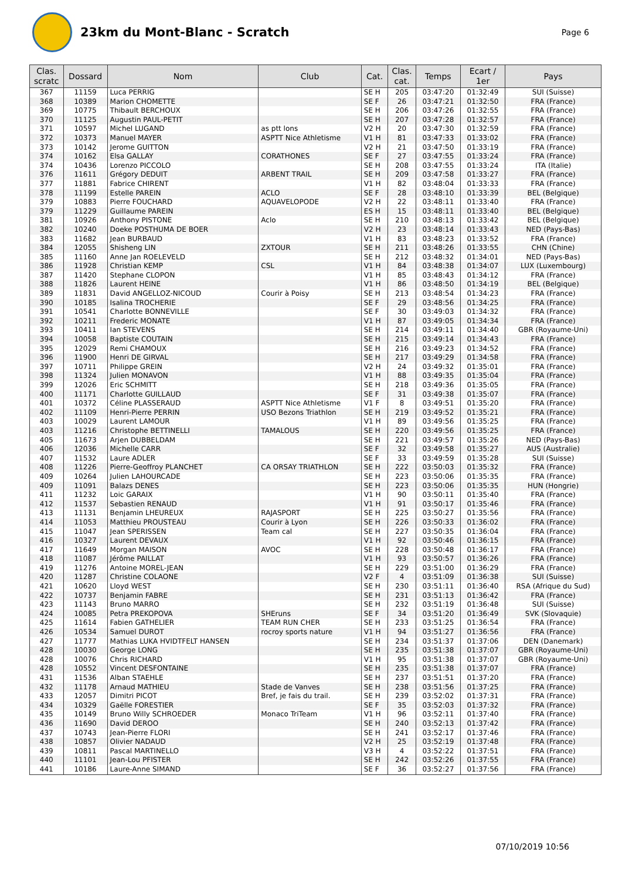23km du Mont-Blanc - Scratch
Page 6
| Clas. scratc | Dossard | Nom | Club | Cat. | Clas. cat. | Temps | Ecart / 1er | Pays |
| --- | --- | --- | --- | --- | --- | --- | --- | --- |
| 367 | 11159 | Luca PERRIG | | SE H | 205 | 03:47:20 | 01:32:49 | SUI (Suisse) |
| 368 | 10389 | Marion CHOMETTE | | SE F | 26 | 03:47:21 | 01:32:50 | FRA (France) |
| 369 | 10775 | Thibault BERCHOUX | | SE H | 206 | 03:47:26 | 01:32:55 | FRA (France) |
| 370 | 11125 | Augustin PAUL-PETIT | | SE H | 207 | 03:47:28 | 01:32:57 | FRA (France) |
| 371 | 10597 | Michel LUGAND | as ptt lons | V2 H | 20 | 03:47:30 | 01:32:59 | FRA (France) |
| 372 | 10373 | Manuel MAYER | ASPTT Nice Athletisme | V1 H | 81 | 03:47:33 | 01:33:02 | FRA (France) |
| 373 | 10142 | Jerome GUITTON | | V2 H | 21 | 03:47:50 | 01:33:19 | FRA (France) |
| 374 | 10162 | Elsa GALLAY | CORATHONES | SE F | 27 | 03:47:55 | 01:33:24 | FRA (France) |
| 374 | 10436 | Lorenzo PICCOLO | | SE H | 208 | 03:47:55 | 01:33:24 | ITA (Italie) |
| 376 | 11611 | Grégory DEDUIT | ARBENT TRAIL | SE H | 209 | 03:47:58 | 01:33:27 | FRA (France) |
| 377 | 11881 | Fabrice CHIRENT | | V1 H | 82 | 03:48:04 | 01:33:33 | FRA (France) |
| 378 | 11199 | Estelle PAREIN | ACLO | SE F | 28 | 03:48:10 | 01:33:39 | BEL (Belgique) |
| 379 | 10883 | Pierre FOUCHARD | AQUAVELOPODE | V2 H | 22 | 03:48:11 | 01:33:40 | FRA (France) |
| 379 | 11229 | Guillaume PAREIN | | ES H | 15 | 03:48:11 | 01:33:40 | BEL (Belgique) |
| 381 | 10926 | Anthony PISTONE | Aclo | SE H | 210 | 03:48:13 | 01:33:42 | BEL (Belgique) |
| 382 | 10240 | Doeke POSTHUMA DE BOER | | V2 H | 23 | 03:48:14 | 01:33:43 | NED (Pays-Bas) |
| 383 | 11682 | Jean BURBAUD | | V1 H | 83 | 03:48:23 | 01:33:52 | FRA (France) |
| 384 | 12055 | Shisheng LIN | ZXTOUR | SE H | 211 | 03:48:26 | 01:33:55 | CHN (Chine) |
| 385 | 11160 | Anne Jan ROELEVELD | | SE H | 212 | 03:48:32 | 01:34:01 | NED (Pays-Bas) |
| 386 | 11928 | Christian KEMP | CSL | V1 H | 84 | 03:48:38 | 01:34:07 | LUX (Luxembourg) |
| 387 | 11420 | Stephane CLOPON | | V1 H | 85 | 03:48:43 | 01:34:12 | FRA (France) |
| 388 | 11826 | Laurent HEINE | | V1 H | 86 | 03:48:50 | 01:34:19 | BEL (Belgique) |
| 389 | 11831 | David ANGELLOZ-NICOUD | Courir à Poisy | SE H | 213 | 03:48:54 | 01:34:23 | FRA (France) |
| 390 | 10185 | Isalina TROCHERIE | | SE F | 29 | 03:48:56 | 01:34:25 | FRA (France) |
| 391 | 10541 | Charlotte BONNEVILLE | | SE F | 30 | 03:49:03 | 01:34:32 | FRA (France) |
| 392 | 10211 | Frederic MONATE | | V1 H | 87 | 03:49:05 | 01:34:34 | FRA (France) |
| 393 | 10411 | Ian STEVENS | | SE H | 214 | 03:49:11 | 01:34:40 | GBR (Royaume-Uni) |
| 394 | 10058 | Baptiste COUTAIN | | SE H | 215 | 03:49:14 | 01:34:43 | FRA (France) |
| 395 | 12029 | Remi CHAMOUX | | SE H | 216 | 03:49:23 | 01:34:52 | FRA (France) |
| 396 | 11900 | Henri DE GIRVAL | | SE H | 217 | 03:49:29 | 01:34:58 | FRA (France) |
| 397 | 10711 | Philippe GREIN | | V2 H | 24 | 03:49:32 | 01:35:01 | FRA (France) |
| 398 | 11324 | Julien MONAVON | | V1 H | 88 | 03:49:35 | 01:35:04 | FRA (France) |
| 399 | 12026 | Eric SCHMITT | | SE H | 218 | 03:49:36 | 01:35:05 | FRA (France) |
| 400 | 11171 | Charlotte GUILLAUD | | SE F | 31 | 03:49:38 | 01:35:07 | FRA (France) |
| 401 | 10372 | Céline PLASSERAUD | ASPTT Nice Athletisme | V1 F | 8 | 03:49:51 | 01:35:20 | FRA (France) |
| 402 | 11109 | Henri-Pierre PERRIN | USO Bezons Triathlon | SE H | 219 | 03:49:52 | 01:35:21 | FRA (France) |
| 403 | 10029 | Laurent LAMOUR | | V1 H | 89 | 03:49:56 | 01:35:25 | FRA (France) |
| 403 | 11216 | Christophe BETTINELLI | TAMALOUS | SE H | 220 | 03:49:56 | 01:35:25 | FRA (France) |
| 405 | 11673 | Arjen DUBBELDAM | | SE H | 221 | 03:49:57 | 01:35:26 | NED (Pays-Bas) |
| 406 | 12036 | Michelle CARR | | SE F | 32 | 03:49:58 | 01:35:27 | AUS (Australie) |
| 407 | 11532 | Laure ADLER | | SE F | 33 | 03:49:59 | 01:35:28 | SUI (Suisse) |
| 408 | 11226 | Pierre-Geoffroy PLANCHET | CA ORSAY TRIATHLON | SE H | 222 | 03:50:03 | 01:35:32 | FRA (France) |
| 409 | 10264 | Julien LAHOURCADE | | SE H | 223 | 03:50:06 | 01:35:35 | FRA (France) |
| 409 | 11091 | Balazs DENES | | SE H | 223 | 03:50:06 | 01:35:35 | HUN (Hongrie) |
| 411 | 11232 | Loic GARAIX | | V1 H | 90 | 03:50:11 | 01:35:40 | FRA (France) |
| 412 | 11537 | Sebastien RENAUD | | V1 H | 91 | 03:50:17 | 01:35:46 | FRA (France) |
| 413 | 11131 | Benjamin LHEUREUX | RAJASPORT | SE H | 225 | 03:50:27 | 01:35:56 | FRA (France) |
| 414 | 11053 | Matthieu PROUSTEAU | Courir à Lyon | SE H | 226 | 03:50:33 | 01:36:02 | FRA (France) |
| 415 | 11047 | Jean SPERISSEN | Team cal | SE H | 227 | 03:50:35 | 01:36:04 | FRA (France) |
| 416 | 10327 | Laurent DEVAUX | | V1 H | 92 | 03:50:46 | 01:36:15 | FRA (France) |
| 417 | 11649 | Morgan MAISON | AVOC | SE H | 228 | 03:50:48 | 01:36:17 | FRA (France) |
| 418 | 11087 | Jérôme PAILLAT | | V1 H | 93 | 03:50:57 | 01:36:26 | FRA (France) |
| 419 | 11276 | Antoine MOREL-JEAN | | SE H | 229 | 03:51:00 | 01:36:29 | FRA (France) |
| 420 | 11287 | Christine COLAONE | | V2 F | 4 | 03:51:09 | 01:36:38 | SUI (Suisse) |
| 421 | 10620 | Lloyd WEST | | SE H | 230 | 03:51:11 | 01:36:40 | RSA (Afrique du Sud) |
| 422 | 10737 | Benjamin FABRE | | SE H | 231 | 03:51:13 | 01:36:42 | FRA (France) |
| 423 | 11143 | Bruno MARRO | | SE H | 232 | 03:51:19 | 01:36:48 | SUI (Suisse) |
| 424 | 10085 | Petra PREKOPOVA | SHEruns | SE F | 34 | 03:51:20 | 01:36:49 | SVK (Slovaquie) |
| 425 | 11614 | Fabien GATHELIER | TEAM RUN CHER | SE H | 233 | 03:51:25 | 01:36:54 | FRA (France) |
| 426 | 10534 | Samuel DUROT | rocroy sports nature | V1 H | 94 | 03:51:27 | 01:36:56 | FRA (France) |
| 427 | 11777 | Mathias LUKA HVIDTFELT HANSEN | | SE H | 234 | 03:51:37 | 01:37:06 | DEN (Danemark) |
| 428 | 10030 | George LONG | | SE H | 235 | 03:51:38 | 01:37:07 | GBR (Royaume-Uni) |
| 428 | 10076 | Chris RICHARD | | V1 H | 95 | 03:51:38 | 01:37:07 | GBR (Royaume-Uni) |
| 428 | 10552 | Vincent DESFONTAINE | | SE H | 235 | 03:51:38 | 01:37:07 | FRA (France) |
| 431 | 11536 | Alban STAEHLE | | SE H | 237 | 03:51:51 | 01:37:20 | FRA (France) |
| 432 | 11178 | Arnaud MATHIEU | Stade de Vanves | SE H | 238 | 03:51:56 | 01:37:25 | FRA (France) |
| 433 | 12057 | Dimitri PICOT | Bref, je fais du trail. | SE H | 239 | 03:52:02 | 01:37:31 | FRA (France) |
| 434 | 10329 | Gaëlle FORESTIER | | SE F | 35 | 03:52:03 | 01:37:32 | FRA (France) |
| 435 | 10149 | Bruno Willy SCHROEDER | Monaco TriTeam | V1 H | 96 | 03:52:11 | 01:37:40 | FRA (France) |
| 436 | 11690 | David DEROO | | SE H | 240 | 03:52:13 | 01:37:42 | FRA (France) |
| 437 | 10743 | Jean-Pierre FLORI | | SE H | 241 | 03:52:17 | 01:37:46 | FRA (France) |
| 438 | 10857 | Olivier NADAUD | | V2 H | 25 | 03:52:19 | 01:37:48 | FRA (France) |
| 439 | 10811 | Pascal MARTINELLO | | V3 H | 4 | 03:52:22 | 01:37:51 | FRA (France) |
| 440 | 11101 | Jean-Lou PFISTER | | SE H | 242 | 03:52:26 | 01:37:55 | FRA (France) |
| 441 | 10186 | Laure-Anne SIMAND | | SE F | 36 | 03:52:27 | 01:37:56 | FRA (France) |
07/10/2019 10:56